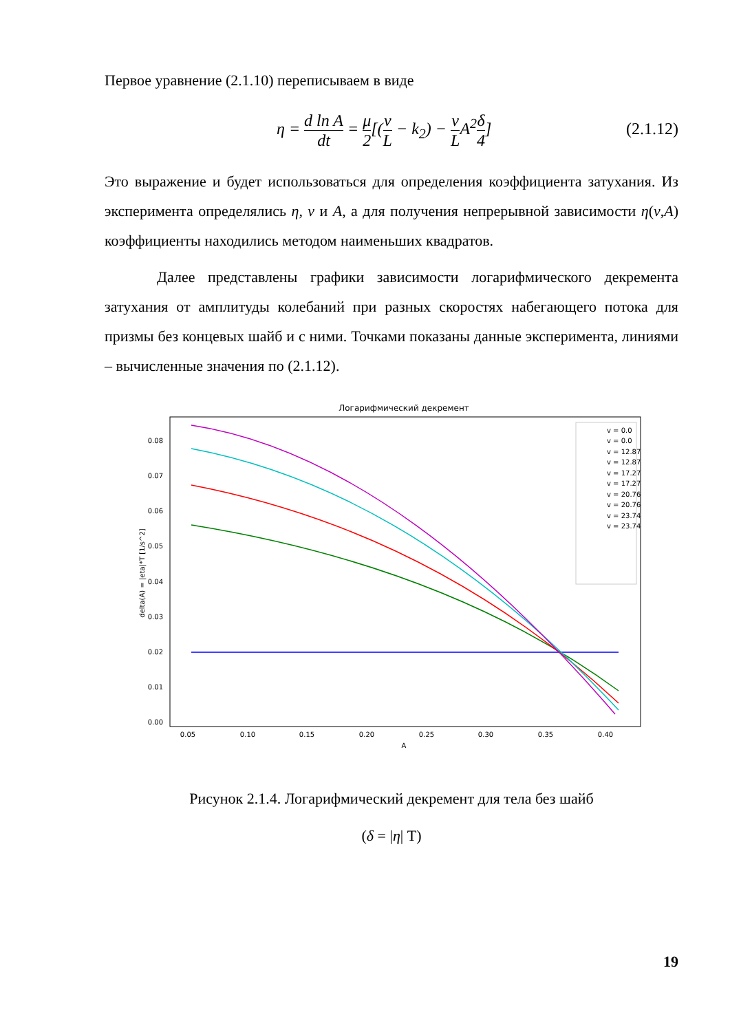Первое уравнение (2.1.10) переписываем в виде
η = d ln A dt = μ 2[(v L − k<sub>2</sub>) − v LA<sup>2</sup>δ 4]
(2.1.12)
Это выражение и будет использоваться для определения коэффициента затухания. Из эксперимента определялись η, v и A, а для получения непрерывной зависимости η(v,A) коэффициенты находились методом наименьших квадратов.
Далее представлены графики зависимости логарифмического декремента затухания от амплитуды колебаний при разных скоростях набегающего потока для призмы без концевых шайб и с ними. Точками показаны данные эксперимента, линиями – вычисленные значения по (2.1.12).
Логарифмический декремент
0.08
0.07
0.06
0.05
0.04
0.03
0.02
0.01
0.00
0.05
0.10
0.15
0.20
0.25
0.30
0.35
0.40
A
delta(A) = |eta|*T [1/s^2]
v = 0.0
v = 0.0
v = 12.87
v = 12.87
v = 17.27
v = 17.27
v = 20.76
v = 20.76
v = 23.74
v = 23.74
Рисунок 2.1.4. Логарифмический декремент для тела без шайб
(δ = |η| T)
19